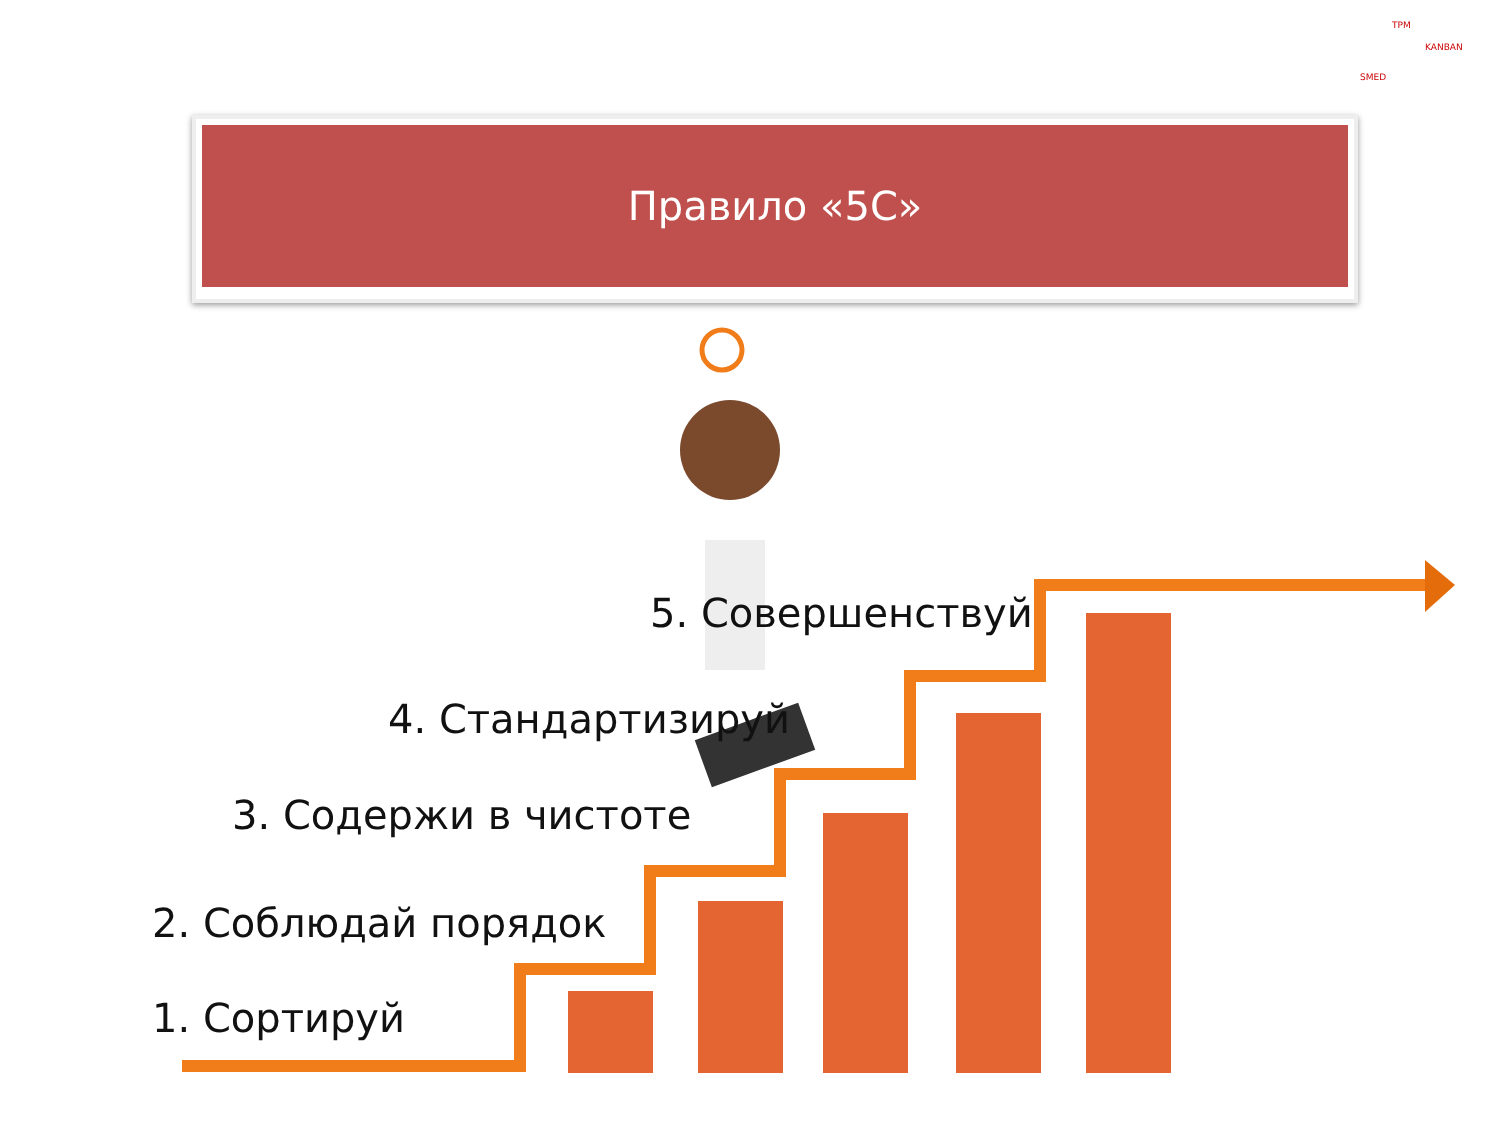Правило «5С»
TPM
SMED
KANBAN
5. Совершенствуй
4. Стандартизируй
3. Содержи в чистоте
2. Соблюдай порядок
1. Сортируй